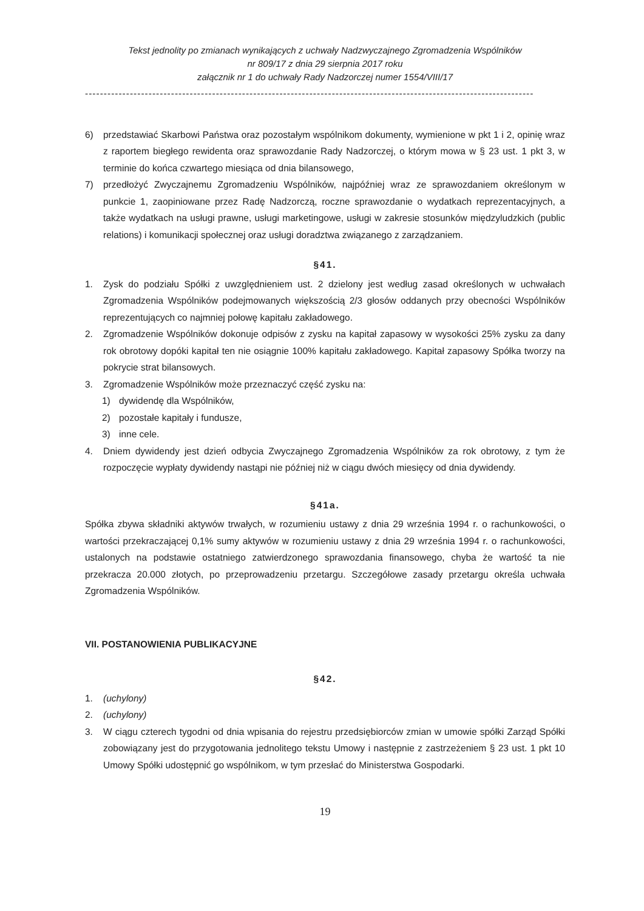Tekst jednolity po zmianach wynikających z uchwały Nadzwyczajnego Zgromadzenia Wspólników
nr 809/17 z dnia 29 sierpnia 2017 roku
załącznik nr 1 do uchwały Rady Nadzorczej numer 1554/VIII/17
------------------------------------------------------------------------------------------------------------------------
6) przedstawiać Skarbowi Państwa oraz pozostałym wspólnikom dokumenty, wymienione w pkt 1 i 2, opinię wraz z raportem biegłego rewidenta oraz sprawozdanie Rady Nadzorczej, o którym mowa w § 23 ust. 1 pkt 3, w terminie do końca czwartego miesiąca od dnia bilansowego,
7) przedłożyć Zwyczajnemu Zgromadzeniu Wspólników, najpóźniej wraz ze sprawozdaniem określonym w punkcie 1, zaopiniowane przez Radę Nadzorczą, roczne sprawozdanie o wydatkach reprezentacyjnych, a także wydatkach na usługi prawne, usługi marketingowe, usługi w zakresie stosunków międzyludzkich (public relations) i komunikacji społecznej oraz usługi doradztwa związanego z zarządzaniem.
§41.
1. Zysk do podziału Spółki z uwzględnieniem ust. 2 dzielony jest według zasad określonych w uchwałach Zgromadzenia Wspólników podejmowanych większością 2/3 głosów oddanych przy obecności Wspólników reprezentujących co najmniej połowę kapitału zakładowego.
2. Zgromadzenie Wspólników dokonuje odpisów z zysku na kapitał zapasowy w wysokości 25% zysku za dany rok obrotowy dopóki kapitał ten nie osiągnie 100% kapitału zakładowego. Kapitał zapasowy Spółka tworzy na pokrycie strat bilansowych.
3. Zgromadzenie Wspólników może przeznaczyć część zysku na:
1) dywidendę dla Wspólników,
2) pozostałe kapitały i fundusze,
3) inne cele.
4. Dniem dywidendy jest dzień odbycia Zwyczajnego Zgromadzenia Wspólników za rok obrotowy, z tym że rozpoczęcie wypłaty dywidendy nastąpi nie później niż w ciągu dwóch miesięcy od dnia dywidendy.
§41a.
Spółka zbywa składniki aktywów trwałych, w rozumieniu ustawy z dnia 29 września 1994 r. o rachunkowości, o wartości przekraczającej 0,1% sumy aktywów w rozumieniu ustawy z dnia 29 września 1994 r. o rachunkowości, ustalonych na podstawie ostatniego zatwierdzonego sprawozdania finansowego, chyba że wartość ta nie przekracza 20.000 złotych, po przeprowadzeniu przetargu. Szczegółowe zasady przetargu określa uchwała Zgromadzenia Wspólników.
VII. POSTANOWIENIA PUBLIKACYJNE
§42.
1. (uchylony)
2. (uchylony)
3. W ciągu czterech tygodni od dnia wpisania do rejestru przedsiębiorców zmian w umowie spółki Zarząd Spółki zobowiązany jest do przygotowania jednolitego tekstu Umowy i następnie z zastrzeżeniem § 23 ust. 1 pkt 10 Umowy Spółki udostępnić go wspólnikom, w tym przesłać do Ministerstwa Gospodarki.
19